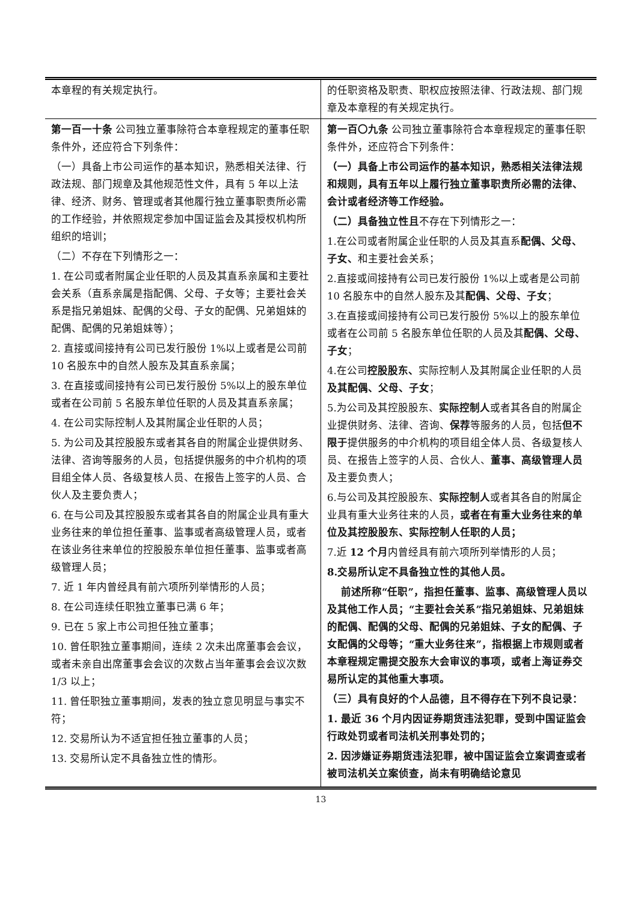| 本章程的有关规定执行。 | 的任职资格及职责、职权应按照法律、行政法规、部门规章及本章程的有关规定执行。 |
| 第一百一十条 公司独立董事除符合本章程规定的董事任职条件外，还应符合下列条件： （一）具备上市公司运作的基本知识，熟悉相关法律、行政法规、部门规章及其他规范性文件，具有 5 年以上法律、经济、财务、管理或者其他履行独立董事职责所必需的工作经验，并依照规定参加中国证监会及其授权机构所组织的培训； （二）不存在下列情形之一： 1. 在公司或者附属企业任职的人员及其直系亲属和主要社会关系（直系亲属是指配偶、父母、子女等；主要社会关系是指兄弟姐妹、配偶的父母、子女的配偶、兄弟姐妹的配偶、配偶的兄弟姐妹等）； 2. 直接或间接持有公司已发行股份 1%以上或者是公司前 10 名股东中的自然人股东及其直系亲属； 3. 在直接或间接持有公司已发行股份 5%以上的股东单位或者在公司前 5 名股东单位任职的人员及其直系亲属； 4. 在公司实际控制人及其附属企业任职的人员； 5. 为公司及其控股股东或者其各自的附属企业提供财务、法律、咨询等服务的人员，包括提供服务的中介机构的项目组全体人员、各级复核人员、在报告上签字的人员、合伙人及主要负责人； 6. 在与公司及其控股股东或者其各自的附属企业具有重大业务往来的单位担任董事、监事或者高级管理人员，或者在该业务往来单位的控股股东单位担任董事、监事或者高级管理人员； 7. 近 1 年内曾经具有前六项所列举情形的人员； 8. 在公司连续任职独立董事已满 6 年； 9. 已在 5 家上市公司担任独立董事； 10. 曾任职独立董事期间，连续 2 次未出席董事会会议，或者未亲自出席董事会会议的次数占当年董事会会议次数 1/3 以上； 11. 曾任职独立董事期间，发表的独立意见明显与事实不符； 12. 交易所认为不适宜担任独立董事的人员； 13. 交易所认定不具备独立性的情形。 | 第一百〇九条 公司独立董事除符合本章程规定的董事任职条件外，还应符合下列条件： （一）具备上市公司运作的基本知识，熟悉相关法律法规和规则，具有五年以上履行独立董事职责所必需的法律、会计或者经济等工作经验。 （二）具备独立性且 不存在下列情形之一： 1.在公司或者附属企业任职的人员及其直系 配偶、父母、子女、 和主要社会关系； 2.直接或间接持有公司已发行股份 1%以上或者是公司前 10 名股东中的自然人股东及其 配偶、父母、子女 ； 3.在直接或间接持有公司已发行股份 5%以上的股东单位或者在公司前 5 名股东单位任职的人员及其 配偶、父母、子女 ； 4.在公司 控股股东、 实际控制人及其附属企业任职的人员 及其配偶、父母、子女 ； 5.为公司及其控股股东、 实际控制人 或者其各自的附属企业提供财务、法律、咨询、 保荐 等服务的人员，包括 但不限于 提供服务的中介机构的项目组全体人员、各级复核人员、在报告上签字的人员、合伙人、 董事、高级管理人员 及主要负责人； 6.与公司及其控股股东、 实际控制人 或者其各自的附属企业具有重大业务往来的人员， 或者在有重大业务往来的单位及其控股股东、实际控制人任职的人员； 7.近 12 个月 内曾经具有前六项所列举情形的人员； 8.交易所认定不具备独立性的其他人员。 前述所称“任职”，指担任董事、监事、高级管理人员以及其他工作人员；“主要社会关系”指兄弟姐妹、兄弟姐妹的配偶、配偶的父母、配偶的兄弟姐妹、子女的配偶、子女配偶的父母等；“重大业务往来”，指根据上市规则或者本章程规定需提交股东大会审议的事项，或者上海证券交易所认定的其他重大事项。 （三）具有良好的个人品德，且不得存在下列不良记录： 1. 最近 36 个月内因证券期货违法犯罪，受到中国证监会行政处罚或者司法机关刑事处罚的； 2. 因涉嫌证券期货违法犯罪，被中国证监会立案调查或者被司法机关立案侦查，尚未有明确结论意见 |
13